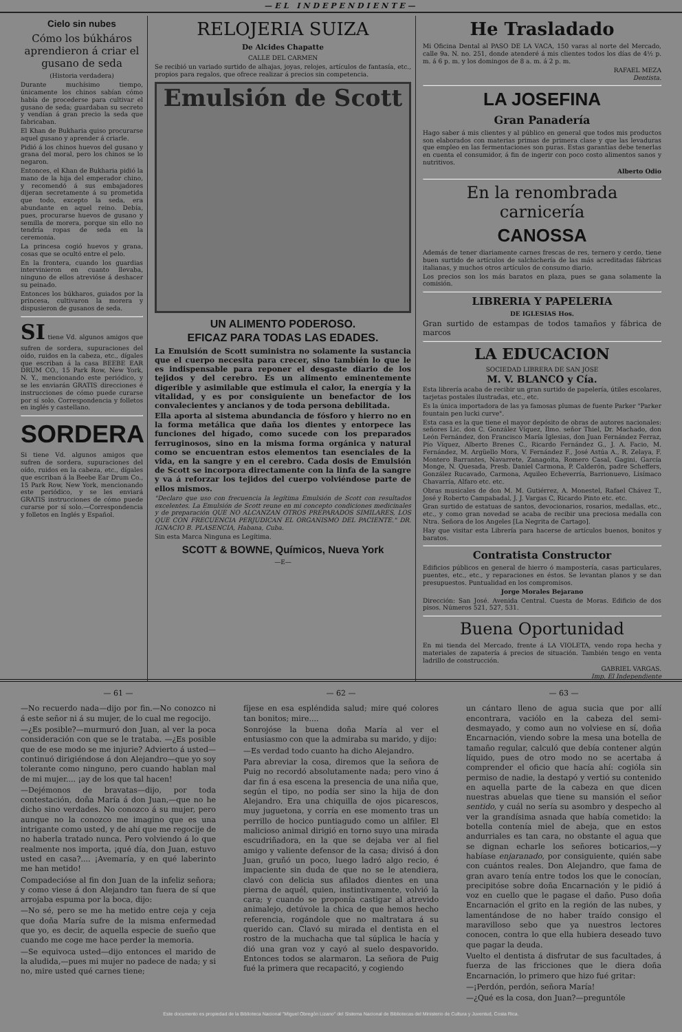—EL INDEPENDIENTE—
Cielo sin nubes
Cómo los búkháros aprendieron á criar el gusano de seda
(Historia verdadera)
Durante muchísimo tiempo, únicamente los chinos sabían cómo había de procederse para cultivar el gusano de seda; guardaban su secreto y vendían á gran precio la seda que fabricaban.
El Khan de Bukharia quiso procurarse aquel gusano y aprender á criarle.
Pidió á los chinos huevos del gusano y grana del moral, pero los chinos se lo negaron.
Entonces, el Khan de Bukharia pidió la mano de la hija del emperador chino, y recomendó á sus embajadores dijeran secretamente á su prometida que todo, excepto la seda, era abundante en aquel reino. Debía, pues, procurarse huevos de gusano y semilla de morera, porque sin ello no tendría ropas de seda en la ceremonia.
La princesa cogió huevos y grana, cosas que se ocultó entre el pelo.
En la frontera, cuando los guardias intervinieron en cuanto llevaba, ninguno de ellos atrevióse á deshacer su peinado.
Entonces los búkharos, guiados por la princesa, cultivaron la morera y dispusieron de gusanos de seda.
SI tiene Vd. algunos amigos que sufren de sordera, supuraciones del oído, ruidos en la cabeza, etc., dígales que escriban á la casa BEEBE EAR DRUM CO., 15 Park Row, New York, N. Y., mencionando este periódico, y se les enviarán GRATIS direcciones é instrucciones de cómo puede curarse por sí solo. Correspondencia y folletos en inglés y castellano.
SORDERA
Si tiene Vd. algunos amigos que sufren de sordera, supuraciones del oído, ruidos en la cabeza, etc., dígales que escriban á la Beebe Ear Drum Co., 15 Park Row, New York, mencionando este periódico, y se les enviará GRATIS instrucciones de cómo puede curarse por sí solo.—Correspondencia y folletos en Inglés y Español.
RELOJERIA SUIZA
De Alcides Chapatte
CALLE DEL CARMEN
Se recibió un variado surtido de alhajas, joyas, relojes, artículos de fantasía, etc., propios para regalos, que ofrece realizar á precios sin competencia.
Emulsión de Scott
UN ALIMENTO PODEROSO.
EFICAZ PARA TODAS LAS EDADES.
La Emulsión de Scott suministra no solamente la sustancia que el cuerpo necesita para crecer, sino también lo que le es indispensable para reponer el desgaste diario de los tejidos y del cerebro. Es un alimento eminentemente digerible y asimilable que estimula el calor, la energía y la vitalidad, y es por consiguiente un benefactor de los convalecientes y ancianos y de toda persona debilitada.
Ella aporta al sistema abundancia de fósforo y hierro no en la forma metálica que daña los dientes y entorpece las funciones del hígado, como sucede con los preparados ferruginosos, sino en la misma forma orgánica y natural como se encuentran estos elementos tan esenciales de la vida, en la sangre y en el cerebro. Cada dosis de Emulsión de Scott se incorpora directamente con la linfa de la sangre y va á reforzar los tejidos del cuerpo volviéndose parte de ellos mismos.
"Declaro que uso con frecuencia la legítima Emulsión de Scott con resultados excelentes. La Emulsión de Scott reune en mi concepto condiciones medicinales y de preparación QUE NO ALCANZAN OTROS PREPARADOS SIMILARES, LOS QUE CON FRECUENCIA PERJUDICAN EL ORGANISMO DEL PACIENTE." DR. IGNACIO B. PLASENCIA, Habana, Cuba.
Sin esta Marca Ninguna es Legítima.
SCOTT & BOWNE, Químicos, Nueva York
—E—
He Trasladado
Mi Oficina Dental al PASO DE LA VACA, 150 varas al norte del Mercado, calle 9a. N. no. 251, donde atenderé á mis clientes todos los días de 4½ p. m. á 6 p. m. y los domingos de 8 a. m. á 2 p. m.
RAFAEL MEZA
Dentista.
LA JOSEFINA
Gran Panadería
Hago saber á mis clientes y al público en general que todos mis productos son elaborados con materias primas de primera clase y que las levaduras que empleo en las fermentaciones son puras. Estas garantías debe tenerlas en cuenta el consumidor, á fin de ingerir con poco costo alimentos sanos y nutritivos.
Alberto Odio
En la renombrada carnicería
CANOSSA
Además de tener diariamente carnes frescas de res, ternero y cerdo, tiene buen surtido de artículos de salchichería de las más acreditadas fábricas italianas, y muchos otros artículos de consumo diario.
Los precios son los más baratos en plaza, pues se gana solamente la comisión.
LIBRERIA Y PAPELERIA
DE IGLESIAS Hos.
Gran surtido de estampas de todos tamaños y fábrica de marcos
LA EDUCACION
SOCIEDAD LIBRERA DE SAN JOSE
M. V. BLANCO y Cía.
Esta librería acaba de recibir un gran surtido de papelería, útiles escolares, tarjetas postales ilustradas, etc., etc.
Es la única importadora de las ya famosas plumas de fuente Parker "Parker fountain pen lucki curve".
Esta casa es la que tiene el mayor depósito de obras de autores nacionales: señores Lic. don C. González Víquez, Ilmo. señor Thiel, Dr. Machado, don León Fernández, don Francisco María Iglesias, don Juan Fernández Ferraz, Pío Víquez, Alberto Brenes C., Ricardo Fernández G., J. A. Facio, M. Fernández, M. Argüello Mora, V. Fernández F., José Astúa A., R. Zelaya, F. Montero Barrantes, Navarrete, Zanagoita, Romero Casal, Gagini, García Monge, N. Quesada, Presb. Daniel Carmona, P. Calderón, padre Scheffers, González Rucavado, Carmona, Aquileo Echeverría, Barrionuevo, Lisímaco Chavarría, Alfaro etc. etc.
Obras musicales de don M. M. Gutiérrez, A. Monestel, Rafael Chávez T., José y Roberto Campabadal, J. J. Vargas C, Ricardo Pinto etc. etc.
Gran surtido de estatuas de santos, devocionarios, rosarios, medallas, etc., etc., y como gran novedad se acaba de recibir una preciosa medalla con Ntra. Señora de los Angeles [La Negrita de Cartago].
Hay que visitar esta Librería para hacerse de artículos buenos, bonitos y baratos.
Contratista Constructor
Edificios públicos en general de hierro ó mampostería, casas particulares, puentes, etc., etc., y reparaciones en éstos. Se levantan planos y se dan presupuestos. Puntualidad en los compromisos.
Jorge Morales Bejarano
Dirección: San José. Avenida Central. Cuesta de Moras. Edificio de dos pisos. Números 521, 527, 531.
Buena Oportunidad
En mi tienda del Mercado, frente á LA VIOLETA, vendo ropa hecha y materiales de zapatería á precios de situación. También tengo en venta ladrillo de construcción.
GABRIEL VARGAS.
Imp. El Independiente
— 61 —
—No recuerdo nada—dijo por fin.—No conozco ni á este señor ni á su mujer, de lo cual me regocijo.
—¿Es posible?—murmuró don Juan, al ver la poca consideración con que se le trataba. —¿Es posible que de ese modo se me injurie? Advierto á usted—continuó dirigiéndose á don Alejandro—que yo soy tolerante como ninguno, pero cuando hablan mal de mi mujer.... ¡ay de los que tal hacen!
—Dejémonos de bravatas—dijo, por toda contestación, doña María á don Juan,—que no he dicho sino verdades. No conozco á su mujer, pero aunque no la conozco me imagino que es una intrigante como usted, y de ahí que me regocije de no haberla tratado nunca. Pero volviendo á lo que realmente nos importa, ¡qué día, don Juan, estuvo usted en casa?.... ¡Avemaría, y en qué laberinto me han metido!
Compadecióse al fin don Juan de la infeliz señora; y como viese á don Alejandro tan fuera de sí que arrojaba espuma por la boca, dijo:
—No sé, pero se me ha metido entre ceja y ceja que doña María sufre de la misma enfermedad que yo, es decir, de aquella especie de sueño que cuando me coge me hace perder la memoria.
—Se equivoca usted—dijo entonces el marido de la aludida,—pues mi mujer no padece de nada; y si no, mire usted qué carnes tiene;
— 62 —
fíjese en esa espléndida salud; mire qué colores tan bonitos; mire....
Sonrojóse la buena doña María al ver el entusiasmo con que la admiraba su marido, y dijo:
—Es verdad todo cuanto ha dicho Alejandro.
Para abreviar la cosa, diremos que la señora de Puig no recordó absolutamente nada; pero vino á dar fin á esa escena la presencia de una niña que, según el tipo, no podía ser sino la hija de don Alejandro. Era una chiquilla de ojos picarescos, muy juguetona, y corría en ese momento tras un perrillo de hocico puntiagudo como un alfiler. El malicioso animal dirigió en torno suyo una mirada escudriñadora, en la que se dejaba ver al fiel amigo y valiente defensor de la casa; divisó á don Juan, gruñó un poco, luego ladró algo recio, é impaciente sin duda de que no se le atendiera, clavó con delicia sus afilados dientes en una pierna de aquél, quien, instintivamente, volvió la cara; y cuando se proponía castigar al atrevido animalejo, detúvole la chica de que hemos hecho referencia, rogándole que no maltratara á su querido can. Clavó su mirada el dentista en el rostro de la muchacha que tal súplica le hacía y dió una gran voz y cayó al suelo despavorido. Entonces todos se alarmaron. La señora de Puig fué la primera que recapacitó, y cogiendo
— 63 —
un cántaro lleno de agua sucia que por allí encontrara, vaciólo en la cabeza del semi-desmayado, y como aun no volviese en sí, doña Encarnación, viendo sobre la mesa una botella de tamaño regular, calculó que debía contener algún líquido, pues de otro modo no se acertaba á comprender el oficio que hacía ahí: cogióla sin permiso de nadie, la destapó y vertió su contenido en aquella parte de la cabeza en que dicen nuestras abuelas que tiene su mansión el señor sentido, y cuál no sería su asombro y despecho al ver la grandísima asnada que había cometido: la botella contenía miel de abeja, que en estos andurriales es tan cara, no obstante el agua que se dignan echarle los señores boticarios,—y habíase enjaranado, por consiguiente, quién sabe con cuántos reales. Don Alejandro, que fama de gran avaro tenía entre todos los que le conocían, precipitóse sobre doña Encarnación y le pidió á voz en cuello que le pagase el daño. Puso doña Encarnación el grito en la región de las nubes, y lamentándose de no haber traído consigo el maravilloso sebo que ya nuestros lectores conocen, contra lo que ella hubiera deseado tuvo que pagar la deuda.
Vuelto el dentista á disfrutar de sus facultades, á fuerza de las fricciones que le diera doña Encarnación, lo primero que hizo fué gritar:
—¡Perdón, perdón, señora María!
—¿Qué es la cosa, don Juan?—preguntóle
Este documento es propiedad de la Biblioteca Nacional "Miguel Obregón Lizano" del Sistema Nacional de Bibliotecas del Ministerio de Cultura y Juventud, Costa Rica.